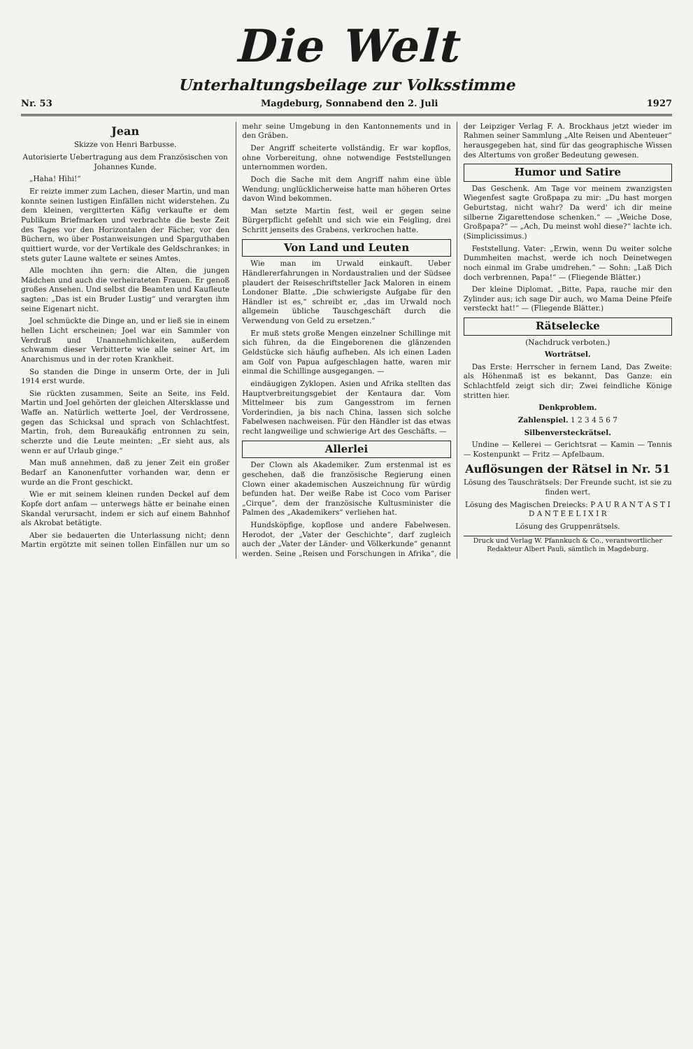Die Welt
Unterhaltungsbeilage zur Volksstimme
Nr. 53 Magdeburg, Sonnabend den 2. Juli 1927
Jean
Skizze von Henri Barbusse.
Autorisierte Uebertragung aus dem Französischen von Johannes Kunde.
„Haha! Hihi!“
Er reizte immer zum Lachen, dieser Martin, und man konnte seinen lustigen Einfällen nicht widerstehen. Zu dem kleinen, vergitterten Käfig verkaufte er dem Publikum Briefmarken und verbrachte die beste Zeit des Tages vor den Horizontalen der Fächer, vor den Büchern, wo über Postanweisungen und Sparguthaben quittiert wurde, vor der Vertikale des Geldschrankes; in stets guter Laune waltete er seines Amtes.
Alle mochten ihn gern: die Alten, die jungen Mädchen und auch die verheirateten Frauen. Er genoß großes Ansehen. Und selbst die Beamten und Kaufleute sagten: „Das ist ein Bruder Lustig“ und verargten ihm seine Eigenart nicht.
Joel schmückte die Dinge an, und er ließ sie in einem hellen Licht erscheinen; Joel war ein Sammler von Verdruß und Unannehmlichkeiten, außerdem schwamm dieser Verbitterte wie alle seiner Art, im Anarchismus und in der roten Krankheit.
So standen die Dinge in unserm Orte, der in Juli 1914 erst wurde.
Sie rückten zusammen, Seite an Seite, ins Feld. Martin und Joel gehörten der gleichen Altersklasse und Waffe an. Natürlich wetterte Joel, der Verdrossene, gegen das Schicksal und sprach von Schlachtfest. Martin, froh, dem Bureaukäfig entronnen zu sein, scherzte und die Leute meinten: „Er sieht aus, als wenn er auf Urlaub ginge.“
Man muß annehmen, daß zu jener Zeit ein großer Bedarf an Kanonenfutter vorhanden war, denn er wurde an die Front geschickt.
Wie er mit seinem kleinen runden Deckel auf dem Kopfe dort anfam — unterwegs hätte er beinahe einen Skandal verursacht, indem er sich auf einem Bahnhof als Akrobat betätigte.
Aber sie bedauerten die Unterlassung nicht; denn Martin ergötzte mit seinen tollen Einfällen nur um so mehr seine Umgebung in den Kantonnements und in den Gräben.
Der Angriff scheiterte vollständig. Er war kopflos, ohne Vorbereitung, ohne notwendige Feststellungen unternommen worden.
Doch die Sache mit dem Angriff nahm eine üble Wendung; unglücklicherweise hatte man höheren Ortes davon Wind bekommen.
Man setzte Martin fest, weil er gegen seine Bürgerpflicht gefehlt und sich wie ein Feigling, drei Schritt jenseits des Grabens, verkrochen hatte.
Von Land und Leuten
Wie man im Urwald einkauft. Ueber Händlererfahrungen in Nordaustralien und der Südsee plaudert der Reiseschriftsteller Jack Maloren in einem Londoner Blatte. „Die schwierigste Aufgabe für den Händler ist es,“ schreibt er, „das im Urwald noch allgemein übliche Tauschgeschäft durch die Verwendung von Geld zu ersetzen.“
Er muß stets große Mengen einzelner Schillinge mit sich führen, da die Eingeborenen die glänzenden Geldstücke sich häufig aufheben. Als ich einen Laden am Golf von Papua aufgeschlagen hatte, waren mir einmal die Schillinge ausgegangen. —
eindäugigen Zyklopen. Asien und Afrika stellten das Hauptverbreitungsgebiet der Kentaura dar. Vom Mittelmeer bis zum Gangesstrom im fernen Vorderindien, ja bis nach China, lassen sich solche Fabelwesen nachweisen. Für den Händler ist das etwas recht langweilige und schwierige Art des Geschäfts. —
Allerlei
Der Clown als Akademiker. Zum erstenmal ist es geschehen, daß die französische Regierung einen Clown einer akademischen Auszeichnung für würdig befunden hat. Der weiße Rabe ist Coco vom Pariser „Cirque“, dem der französische Kultusminister die Palmen des „Akademikers“ verliehen hat.
Hundsköpfige, kopflose und andere Fabelwesen. Herodot, der „Vater der Geschichte“, darf zugleich auch der „Vater der Länder- und Völkerkunde“ genannt werden. Seine „Reisen und Forschungen in Afrika“, die der Leipziger Verlag F. A. Brockhaus jetzt wieder im Rahmen seiner Sammlung „Alte Reisen und Abenteuer“ herausgegeben hat, sind für das geographische Wissen des Altertums von großer Bedeutung gewesen.
Humor und Satire
Das Geschenk. Am Tage vor meinem zwanzigsten Wiegenfest sagte Großpapa zu mir: „Du hast morgen Geburtstag, nicht wahr? Da werd' ich dir meine silberne Zigarettendose schenken.“ — „Weiche Dose, Großpapa?“ — „Ach, Du meinst wohl diese?“ lachte ich. (Simplicissimus.)
Feststellung. Vater: „Erwin, wenn Du weiter solche Dummheiten machst, werde ich noch Deinetwegen noch einmal im Grabe umdrehen.“ — Sohn: „Laß Dich doch verbrennen, Papa!“ — (Fliegende Blätter.)
Der kleine Diplomat. „Bitte, Papa, rauche mir den Zylinder aus; ich sage Dir auch, wo Mama Deine Pfeife versteckt hat!“ — (Fliegende Blätter.)
Rätselecke
(Nachdruck verboten.)
Worträtsel.
Das Erste: Herrscher in fernem Land, Das Zweite: als Höhenmaß ist es bekannt, Das Ganze: ein Schlachtfeld zeigt sich dir; Zwei feindliche Könige stritten hier.
Denkproblem.
Zahlenspiel. 1 2 3 4 5 6 7
Silbenversteckrätsel.
Undine — Kellerei — Gerichtsrat — Kamin — Tennis — Kostenpunkt — Fritz — Apfelbaum.
Auflösungen der Rätsel in Nr. 51
Lösung des Tauschrätsels: Der Freunde sucht, ist sie zu finden wert.
Lösung des Magischen Dreiecks: P A U R A N T A S T I D A N T E E L I X I R
Lösung des Gruppenrätsels.
Druck und Verlag W. Pfannkuch & Co., verantwortlicher Redakteur Albert Pauli, sämtlich in Magdeburg.